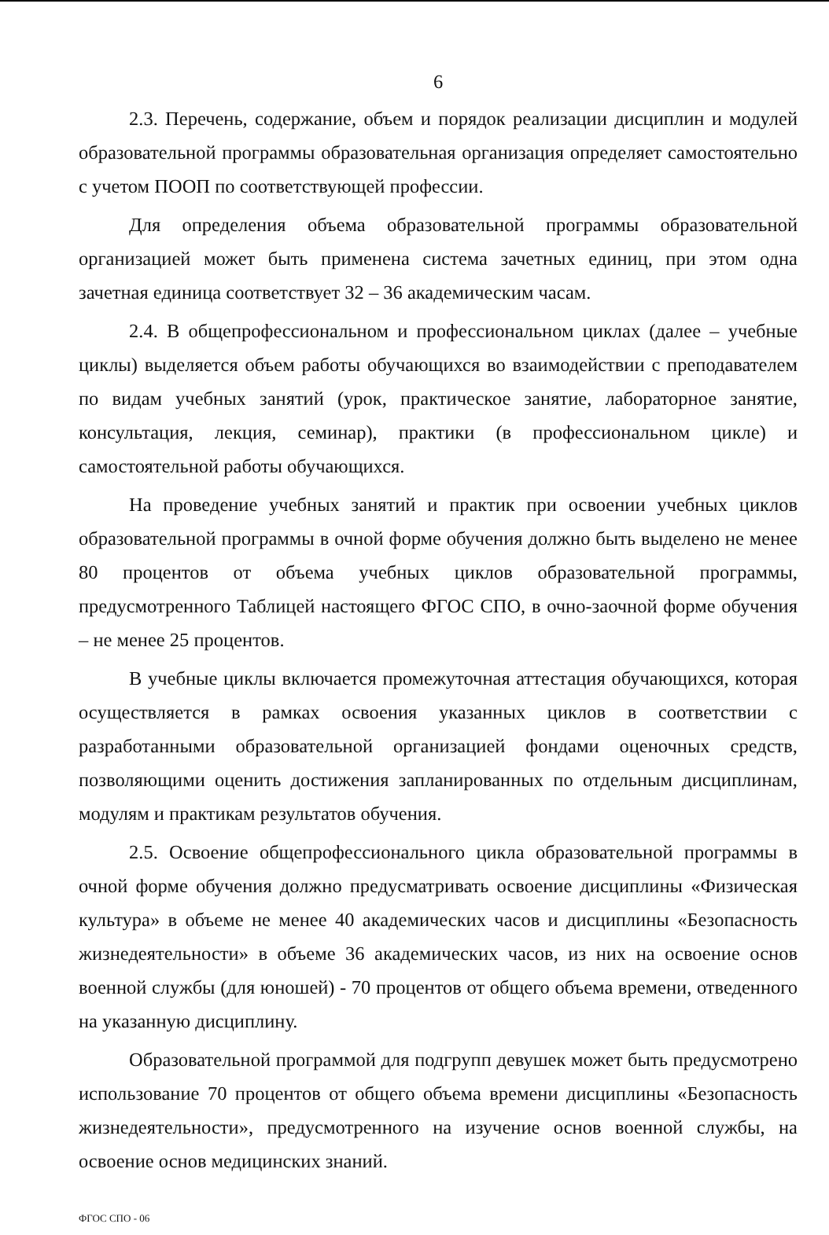6
2.3. Перечень, содержание, объем и порядок реализации дисциплин и модулей образовательной программы образовательная организация определяет самостоятельно с учетом ПООП по соответствующей профессии.
Для определения объема образовательной программы образовательной организацией может быть применена система зачетных единиц, при этом одна зачетная единица соответствует 32 – 36 академическим часам.
2.4. В общепрофессиональном и профессиональном циклах (далее – учебные циклы) выделяется объем работы обучающихся во взаимодействии с преподавателем по видам учебных занятий (урок, практическое занятие, лабораторное занятие, консультация, лекция, семинар), практики (в профессиональном цикле) и самостоятельной работы обучающихся.
На проведение учебных занятий и практик при освоении учебных циклов образовательной программы в очной форме обучения должно быть выделено не менее 80 процентов от объема учебных циклов образовательной программы, предусмотренного Таблицей настоящего ФГОС СПО, в очно-заочной форме обучения – не менее 25 процентов.
В учебные циклы включается промежуточная аттестация обучающихся, которая осуществляется в рамках освоения указанных циклов в соответствии с разработанными образовательной организацией фондами оценочных средств, позволяющими оценить достижения запланированных по отдельным дисциплинам, модулям и практикам результатов обучения.
2.5. Освоение общепрофессионального цикла образовательной программы в очной форме обучения должно предусматривать освоение дисциплины «Физическая культура» в объеме не менее 40 академических часов и дисциплины «Безопасность жизнедеятельности» в объеме 36 академических часов, из них на освоение основ военной службы (для юношей) - 70 процентов от общего объема времени, отведенного на указанную дисциплину.
Образовательной программой для подгрупп девушек может быть предусмотрено использование 70 процентов от общего объема времени дисциплины «Безопасность жизнедеятельности», предусмотренного на изучение основ военной службы, на освоение основ медицинских знаний.
ФГОС СПО - 06